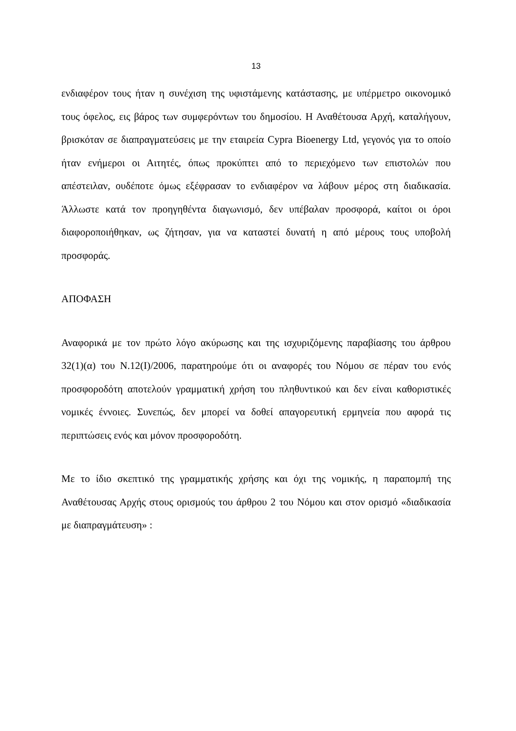13
ενδιαφέρον τους ήταν η συνέχιση της υφιστάμενης κατάστασης, με υπέρμετρο οικονομικό τους όφελος, εις βάρος των συμφερόντων του δημοσίου. Η Αναθέτουσα Αρχή, καταλήγουν, βρισκόταν σε διαπραγματεύσεις με την εταιρεία Cypra Bioenergy Ltd, γεγονός για το οποίο ήταν ενήμεροι οι Αιτητές, όπως προκύπτει από το περιεχόμενο των επιστολών που απέστειλαν, ουδέποτε όμως εξέφρασαν το ενδιαφέρον να λάβουν μέρος στη διαδικασία. Άλλωστε κατά τον προηγηθέντα διαγωνισμό, δεν υπέβαλαν προσφορά, καίτοι οι όροι διαφοροποιήθηκαν, ως ζήτησαν, για να καταστεί δυνατή η από μέρους τους υποβολή προσφοράς.
ΑΠΟΦΑΣΗ
Αναφορικά με τον πρώτο λόγο ακύρωσης και της ισχυριζόμενης παραβίασης του άρθρου 32(1)(α) του Ν.12(Ι)/2006, παρατηρούμε ότι οι αναφορές του Νόμου σε πέραν του ενός προσφοροδότη αποτελούν γραμματική χρήση του πληθυντικού και δεν είναι καθοριστικές νομικές έννοιες. Συνεπώς, δεν μπορεί να δοθεί απαγορευτική ερμηνεία που αφορά τις περιπτώσεις ενός και μόνον προσφοροδότη.
Με το ίδιο σκεπτικό της γραμματικής χρήσης και όχι της νομικής, η παραπομπή της Αναθέτουσας Αρχής στους ορισμούς του άρθρου 2 του Νόμου και στον ορισμό «διαδικασία με διαπραγμάτευση» :